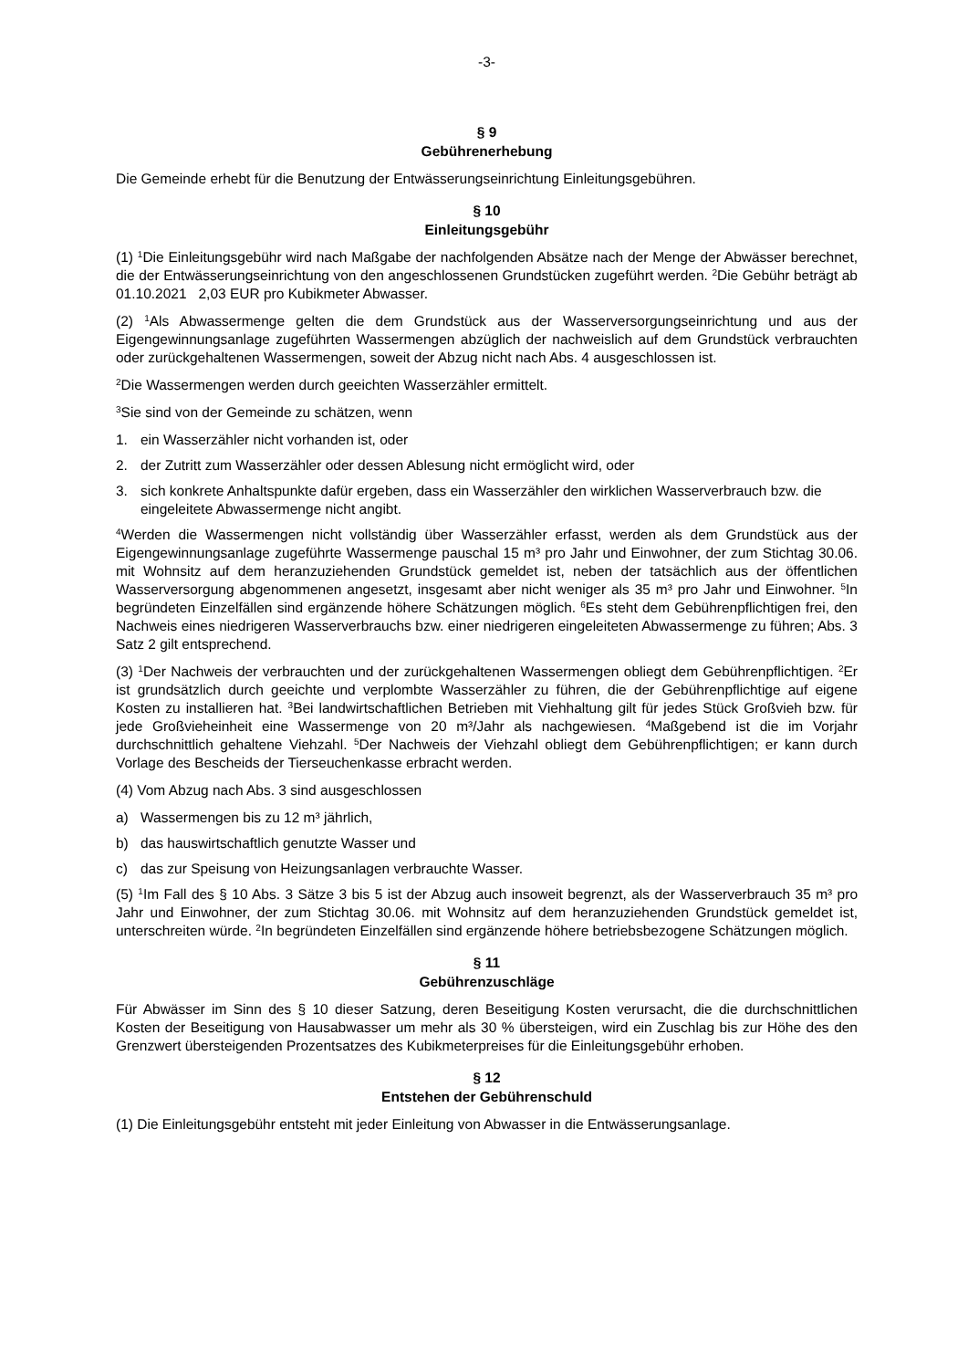-3-
§ 9
Gebührenerhebung
Die Gemeinde erhebt für die Benutzung der Entwässerungseinrichtung Einleitungsgebühren.
§ 10
Einleitungsgebühr
(1) <sup>1</sup>Die Einleitungsgebühr wird nach Maßgabe der nachfolgenden Absätze nach der Menge der Abwässer berechnet, die der Entwässerungseinrichtung von den angeschlossenen Grundstücken zugeführt werden. <sup>2</sup>Die Gebühr beträgt ab 01.10.2021 2,03 EUR pro Kubikmeter Abwasser.
(2) <sup>1</sup>Als Abwassermenge gelten die dem Grundstück aus der Wasserversorgungseinrichtung und aus der Eigengewinnungsanlage zugeführten Wassermengen abzüglich der nachweislich auf dem Grundstück verbrauchten oder zurückgehaltenen Wassermengen, soweit der Abzug nicht nach Abs. 4 ausgeschlossen ist.
<sup>2</sup> Die Wassermengen werden durch geeichten Wasserzähler ermittelt.
<sup>3</sup> Sie sind von der Gemeinde zu schätzen, wenn
1. ein Wasserzähler nicht vorhanden ist, oder
2. der Zutritt zum Wasserzähler oder dessen Ablesung nicht ermöglicht wird, oder
3. sich konkrete Anhaltspunkte dafür ergeben, dass ein Wasserzähler den wirklichen Wasserverbrauch bzw. die eingeleitete Abwassermenge nicht angibt.
<sup>4</sup> Werden die Wassermengen nicht vollständig über Wasserzähler erfasst, werden als dem Grundstück aus der Eigengewinnungsanlage zugeführte Wassermenge pauschal 15 m³ pro Jahr und Einwohner, der zum Stichtag 30.06. mit Wohnsitz auf dem heranzuziehenden Grundstück gemeldet ist, neben der tatsächlich aus der öffentlichen Wasserversorgung abgenommenen angesetzt, insgesamt aber nicht weniger als 35 m³ pro Jahr und Einwohner. <sup>5</sup>In begründeten Einzelfällen sind ergänzende höhere Schätzungen möglich. <sup>6</sup>Es steht dem Gebührenpflichtigen frei, den Nachweis eines niedrigeren Wasserverbrauchs bzw. einer niedrigeren eingeleiteten Abwassermenge zu führen; Abs. 3 Satz 2 gilt entsprechend.
(3) <sup>1</sup>Der Nachweis der verbrauchten und der zurückgehaltenen Wassermengen obliegt dem Gebührenpflichtigen. <sup>2</sup>Er ist grundsätzlich durch geeichte und verplombte Wasserzähler zu führen, die der Gebührenpflichtige auf eigene Kosten zu installieren hat. <sup>3</sup>Bei landwirtschaftlichen Betrieben mit Viehhaltung gilt für jedes Stück Großvieh bzw. für jede Großvieheinheit eine Wassermenge von 20 m³/Jahr als nachgewiesen. <sup>4</sup>Maßgebend ist die im Vorjahr durchschnittlich gehaltene Viehzahl. <sup>5</sup>Der Nachweis der Viehzahl obliegt dem Gebührenpflichtigen; er kann durch Vorlage des Bescheids der Tierseuchenkasse erbracht werden.
(4) Vom Abzug nach Abs. 3 sind ausgeschlossen
a) Wassermengen bis zu 12 m³ jährlich,
b) das hauswirtschaftlich genutzte Wasser und
c) das zur Speisung von Heizungsanlagen verbrauchte Wasser.
(5) <sup>1</sup>Im Fall des § 10 Abs. 3 Sätze 3 bis 5 ist der Abzug auch insoweit begrenzt, als der Wasserverbrauch 35 m³ pro Jahr und Einwohner, der zum Stichtag 30.06. mit Wohnsitz auf dem heranzuziehenden Grundstück gemeldet ist, unterschreiten würde. <sup>2</sup>In begründeten Einzelfällen sind ergänzende höhere betriebsbezogene Schätzungen möglich.
§ 11
Gebührenzuschläge
Für Abwässer im Sinn des § 10 dieser Satzung, deren Beseitigung Kosten verursacht, die die durchschnittlichen Kosten der Beseitigung von Hausabwasser um mehr als 30 % übersteigen, wird ein Zuschlag bis zur Höhe des den Grenzwert übersteigenden Prozentsatzes des Kubikmeterpreises für die Einleitungsgebühr erhoben.
§ 12
Entstehen der Gebührenschuld
(1) Die Einleitungsgebühr entsteht mit jeder Einleitung von Abwasser in die Entwässerungsanlage.